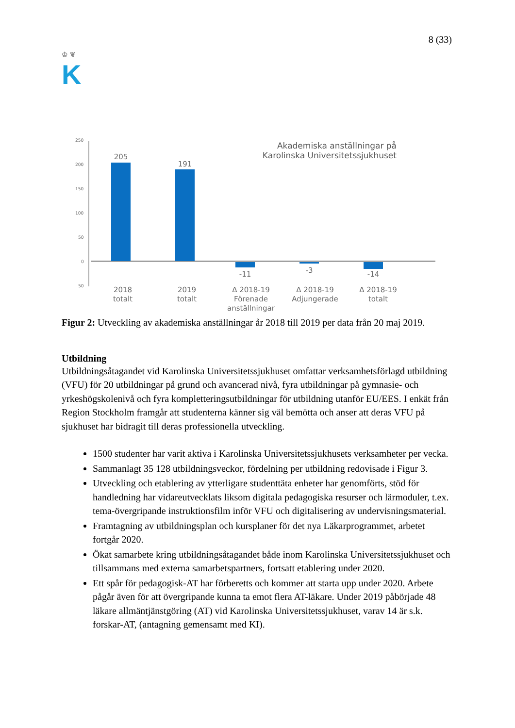♔ ❦
K
8 (33)
250
200
150
100
50
0
50
205
191
-11
-3
-14
2018
totalt
2019
totalt
Δ 2018-19
Förenade
anställningar
Δ 2018-19
Adjungerade
Δ 2018-19
totalt
Akademiska anställningar på Karolinska Universitetssjukhuset
Figur 2: Utveckling av akademiska anställningar år 2018 till 2019 per data från 20 maj 2019.
Utbildning
Utbildningsåtagandet vid Karolinska Universitetssjukhuset omfattar verksamhetsförlagd utbildning (VFU) för 20 utbildningar på grund och avancerad nivå, fyra utbildningar på gymnasie- och yrkeshögskolenivå och fyra kompletteringsutbildningar för utbildning utanför EU/EES. I enkät från Region Stockholm framgår att studenterna känner sig väl bemötta och anser att deras VFU på sjukhuset har bidragit till deras professionella utveckling.
1500 studenter har varit aktiva i Karolinska Universitetssjukhusets verksamheter per vecka.
Sammanlagt 35 128 utbildningsveckor, fördelning per utbildning redovisade i Figur 3.
Utveckling och etablering av ytterligare studenttäta enheter har genomförts, stöd för handledning har vidareutvecklats liksom digitala pedagogiska resurser och lärmoduler, t.ex. tema-övergripande instruktionsfilm inför VFU och digitalisering av undervisningsmaterial.
Framtagning av utbildningsplan och kursplaner för det nya Läkarprogrammet, arbetet fortgår 2020.
Ökat samarbete kring utbildningsåtagandet både inom Karolinska Universitetssjukhuset och tillsammans med externa samarbetspartners, fortsatt etablering under 2020.
Ett spår för pedagogisk-AT har förberetts och kommer att starta upp under 2020. Arbete pågår även för att övergripande kunna ta emot flera AT-läkare. Under 2019 påbörjade 48 läkare allmäntjänstgöring (AT) vid Karolinska Universitetssjukhuset, varav 14 är s.k. forskar-AT, (antagning gemensamt med KI).